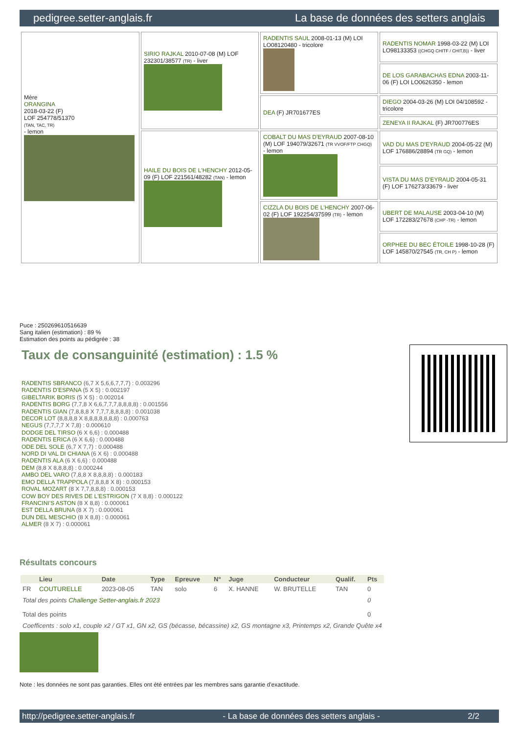pedigree.setter-anglais.fr La base de données des setters anglais
| Mère ORANGINA 2018-03-22 (F) LOF 254778/51370 (TAN, TAC, TR) - lemon | SIRIO RAJKAL 2010-07-08 (M) LOF 232301/38577 (TR) - liver | RADENTIS SAUL 2008-01-13 (M) LOI LO08120480 - tricolore | RADENTIS NOMAR 1998-03-22 (M) LOI LO98133353 ((CHGQ CHITF / CHIT.B)) - liver |
| | | | DE LOS GARABACHAS EDNA 2003-11-06 (F) LOI LO0626350 - lemon |
| | | DEA (F) JR701677ES | DIEGO 2004-03-26 (M) LOI 04/108592 - tricolore |
| | | | ZENEYA II RAJKAL (F) JR700776ES |
| | HAILE DU BOIS DE L'HENCHY 2012-05-09 (F) LOF 221561/48282 (TAN) - lemon | COBALT DU MAS D'EYRAUD 2007-08-10 (M) LOF 194079/32671 (TR VVOF/FTP CHGQ) - lemon | VAD DU MAS D'EYRAUD 2004-05-22 (M) LOF 176886/28894 (TR GQ) - lemon |
| | | | VISTA DU MAS D'EYRAUD 2004-05-31 (F) LOF 176273/33679 - liver |
| | | CIZZLA DU BOIS DE L'HENCHY 2007-06-02 (F) LOF 192254/37599 (TR) - lemon | UBERT DE MALAUSE 2003-04-10 (M) LOF 172283/27678 (CHP -TR) - lemon |
| | | | ORPHEE DU BEC ÉTOILE 1998-10-28 (F) LOF 145870/27545 (TR, CH P) - lemon |
Puce : 250269610516639
Sang italien (estimation) : 89 %
Estimation des points au pédigrée : 38
Taux de consanguinité (estimation) : 1.5 %
RADENTIS SBRANCO (6,7 X 5,6,6,7,7,7) : 0.003296
RADENTIS D'ESPANA (5 X 5) : 0.002197
GIBELTARIK BORIS (5 X 5) : 0.002014
RADENTIS BORG (7,7,8 X 6,6,7,7,7,8,8,8,8) : 0.001556
RADENTIS GIAN (7,8,8,8 X 7,7,7,8,8,8,8) : 0.001038
DECOR LOT (8,8,8,8 X 8,8,8,8,8,8,8) : 0.000763
NEGUS (7,7,7,7 X 7,8) : 0.000610
DODGE DEL TIRSO (6 X 6,6) : 0.000488
RADENTIS ERICA (6 X 6,6) : 0.000488
ODE DEL SOLE (6,7 X 7,7) : 0.000488
NORD DI VAL DI CHIANA (6 X 6) : 0.000488
RADENTIS ALA (6 X 6,6) : 0.000488
DEM (8,8 X 8,8,8,8) : 0.000244
AMBO DEL VARO (7,8,8 X 8,8,8,8) : 0.000183
EMO DELLA TRAPPOLA (7,8,8,8 X 8) : 0.000153
ROVAL MOZART (8 X 7,7,8,8,8) : 0.000153
COW BOY DES RIVES DE L'ESTRIGON (7 X 8,8) : 0.000122
FRANCINI'S ASTON (8 X 8,8) : 0.000061
EST DELLA BRUNA (8 X 7) : 0.000061
DUN DEL MESCHIO (8 X 8,8) : 0.000061
ALMER (8 X 7) : 0.000061
Résultats concours
| | Lieu | Date | Type | Epreuve | N° | Juge | Conducteur | Qualif. | Pts |
| --- | --- | --- | --- | --- | --- | --- | --- | --- | --- |
| FR | COUTURELLE | 2023-08-05 | TAN | solo | 6 | X. HANNE | W. BRUTELLE | TAN | 0 |
| Total des points Challenge Setter-anglais.fr 2023 | | | | | | | | | 0 |
| Total des points | | | | | | | | | 0 |
| Coefficents : solo x1, couple x2 / GT x1, GN x2, GS (bécasse, bécassine) x2, GS montagne x3, Printemps x2, Grande Quête x4 | | | | | | | | | |
Note : les données ne sont pas garanties. Elles ont été entrées par les membres sans garantie d'exactitude.
http://pedigree.setter-anglais.fr - La base de données des setters anglais - 2/2